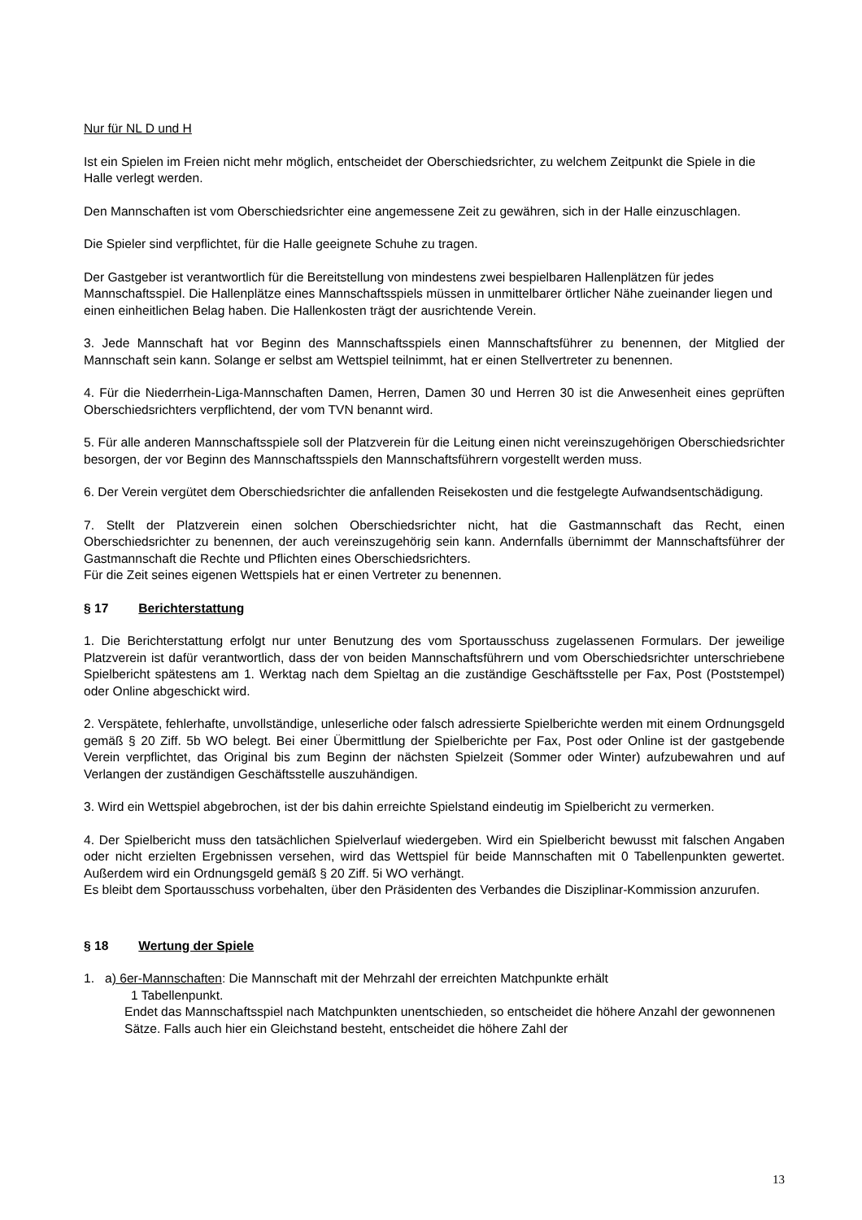Nur für NL D und H
Ist ein Spielen im Freien nicht mehr möglich, entscheidet der Oberschiedsrichter, zu welchem Zeitpunkt die Spiele in die Halle verlegt werden.
Den Mannschaften ist vom Oberschiedsrichter eine angemessene Zeit zu gewähren, sich in der Halle einzuschlagen.
Die Spieler sind verpflichtet, für die Halle geeignete Schuhe zu tragen.
Der Gastgeber ist verantwortlich für die Bereitstellung von mindestens zwei bespielbaren Hallenplätzen für jedes Mannschaftsspiel. Die Hallenplätze eines Mannschaftsspiels müssen in unmittelbarer örtlicher Nähe zueinander liegen und einen einheitlichen Belag haben. Die Hallenkosten trägt der ausrichtende Verein.
3. Jede Mannschaft hat vor Beginn des Mannschaftsspiels einen Mannschaftsführer zu benennen, der Mitglied der Mannschaft sein kann. Solange er selbst am Wettspiel teilnimmt, hat er einen Stellvertreter zu benennen.
4. Für die Niederrhein-Liga-Mannschaften Damen, Herren, Damen 30 und Herren 30 ist die Anwesenheit eines geprüften Oberschiedsrichters verpflichtend, der vom TVN benannt wird.
5. Für alle anderen Mannschaftsspiele soll der Platzverein für die Leitung einen nicht vereinszugehörigen Oberschiedsrichter besorgen, der vor Beginn des Mannschaftsspiels den Mannschaftsführern vorgestellt werden muss.
6. Der Verein vergütet dem Oberschiedsrichter die anfallenden Reisekosten und die festgelegte Aufwandsentschädigung.
7. Stellt der Platzverein einen solchen Oberschiedsrichter nicht, hat die Gastmannschaft das Recht, einen Oberschiedsrichter zu benennen, der auch vereinszugehörig sein kann. Andernfalls übernimmt der Mannschaftsführer der Gastmannschaft die Rechte und Pflichten eines Oberschiedsrichters.
Für die Zeit seines eigenen Wettspiels hat er einen Vertreter zu benennen.
§ 17 Berichterstattung
1. Die Berichterstattung erfolgt nur unter Benutzung des vom Sportausschuss zugelassenen Formulars. Der jeweilige Platzverein ist dafür verantwortlich, dass der von beiden Mannschaftsführern und vom Oberschiedsrichter unterschriebene Spielbericht spätestens am 1. Werktag nach dem Spieltag an die zuständige Geschäftsstelle per Fax, Post (Poststempel) oder Online abgeschickt wird.
2. Verspätete, fehlerhafte, unvollständige, unleserliche oder falsch adressierte Spielberichte werden mit einem Ordnungsgeld gemäß § 20 Ziff. 5b WO belegt. Bei einer Übermittlung der Spielberichte per Fax, Post oder Online ist der gastgebende Verein verpflichtet, das Original bis zum Beginn der nächsten Spielzeit (Sommer oder Winter) aufzubewahren und auf Verlangen der zuständigen Geschäftsstelle auszuhändigen.
3. Wird ein Wettspiel abgebrochen, ist der bis dahin erreichte Spielstand eindeutig im Spielbericht zu vermerken.
4. Der Spielbericht muss den tatsächlichen Spielverlauf wiedergeben. Wird ein Spielbericht bewusst mit falschen Angaben oder nicht erzielten Ergebnissen versehen, wird das Wettspiel für beide Mannschaften mit 0 Tabellenpunkten gewertet. Außerdem wird ein Ordnungsgeld gemäß § 20 Ziff. 5i WO verhängt.
Es bleibt dem Sportausschuss vorbehalten, über den Präsidenten des Verbandes die Disziplinar-Kommission anzurufen.
§ 18 Wertung der Spiele
1. a) 6er-Mannschaften: Die Mannschaft mit der Mehrzahl der erreichten Matchpunkte erhält
1 Tabellenpunkt.
Endet das Mannschaftsspiel nach Matchpunkten unentschieden, so entscheidet die höhere Anzahl der gewonnenen Sätze. Falls auch hier ein Gleichstand besteht, entscheidet die höhere Zahl der
13